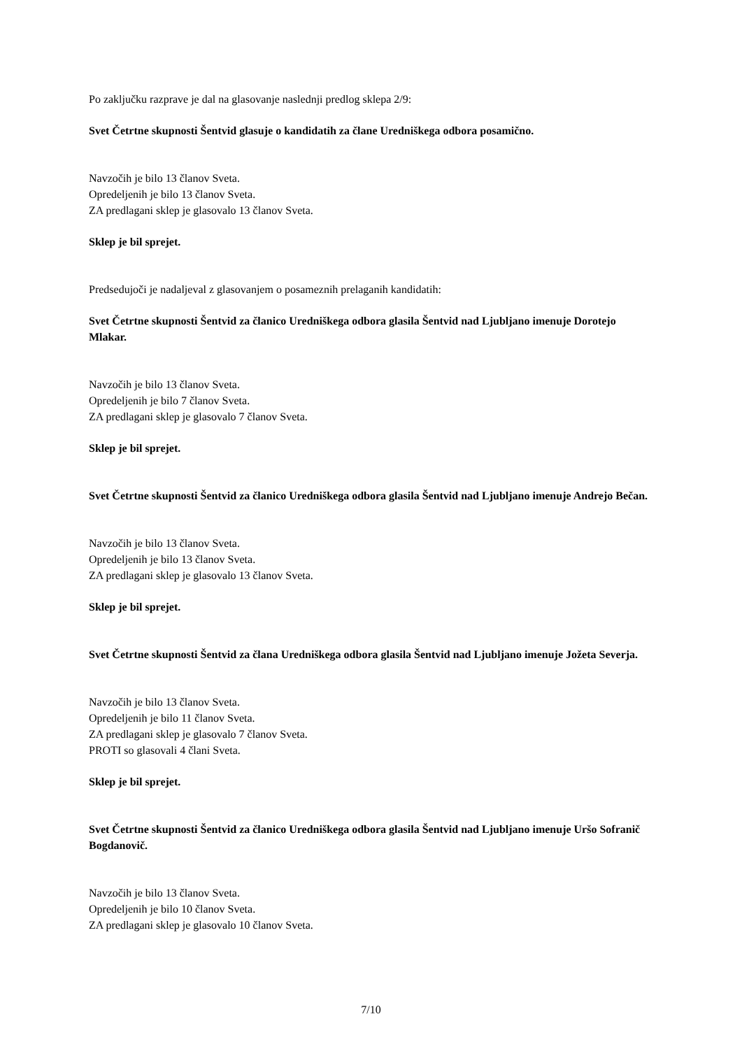Po zaključku razprave je dal na glasovanje naslednji predlog sklepa 2/9:
Svet Četrtne skupnosti Šentvid glasuje o kandidatih za člane Uredniškega odbora posamično.
Navzočih je bilo 13 članov Sveta.
Opredeljenih je bilo 13 članov Sveta.
ZA predlagani sklep je glasovalo 13 članov Sveta.
Sklep je bil sprejet.
Predsedujoči je nadaljeval z glasovanjem o posameznih prelaganih kandidatih:
Svet Četrtne skupnosti Šentvid za članico Uredniškega odbora glasila Šentvid nad Ljubljano imenuje Dorotejo Mlakar.
Navzočih je bilo 13 članov Sveta.
Opredeljenih je bilo 7 članov Sveta.
ZA predlagani sklep je glasovalo 7 članov Sveta.
Sklep je bil sprejet.
Svet Četrtne skupnosti Šentvid za članico Uredniškega odbora glasila Šentvid nad Ljubljano imenuje Andrejo Bečan.
Navzočih je bilo 13 članov Sveta.
Opredeljenih je bilo 13 članov Sveta.
ZA predlagani sklep je glasovalo 13 članov Sveta.
Sklep je bil sprejet.
Svet Četrtne skupnosti Šentvid za člana Uredniškega odbora glasila Šentvid nad Ljubljano imenuje Jožeta Severja.
Navzočih je bilo 13 članov Sveta.
Opredeljenih je bilo 11 članov Sveta.
ZA predlagani sklep je glasovalo 7 članov Sveta.
PROTI so glasovali 4 člani Sveta.
Sklep je bil sprejet.
Svet Četrtne skupnosti Šentvid za članico Uredniškega odbora glasila Šentvid nad Ljubljano imenuje Uršo Sofranič Bogdanovič.
Navzočih je bilo 13 članov Sveta.
Opredeljenih je bilo 10 članov Sveta.
ZA predlagani sklep je glasovalo 10 članov Sveta.
7/10